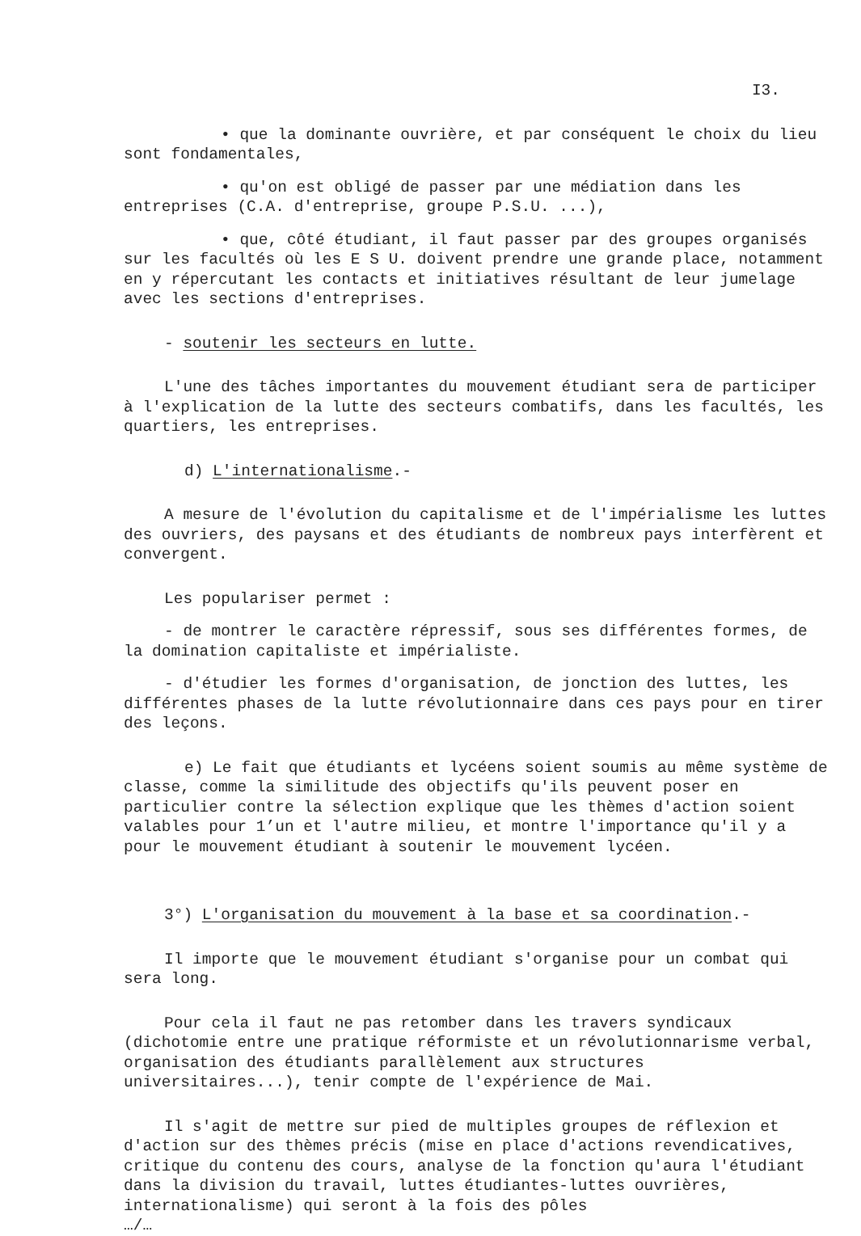I3.
• que la dominante ouvrière, et par conséquent le choix du lieu sont fondamentales,
• qu'on est obligé de passer par une médiation dans les entreprises (C.A. d'entreprise, groupe P.S.U. ...),
• que, côté étudiant, il faut passer par des groupes organisés sur les facultés où les E S U. doivent prendre une grande place, notamment en y répercutant les contacts et initiatives résultant de leur jumelage avec les sections d'entreprises.
- soutenir les secteurs en lutte.
L'une des tâches importantes du mouvement étudiant sera de participer à l'explication de la lutte des secteurs combatifs, dans les facultés, les quartiers, les entreprises.
d) L'internationalisme.-
A mesure de l'évolution du capitalisme et de l'impérialisme les luttes des ouvriers, des paysans et des étudiants de nombreux pays interfèrent et convergent.
Les populariser permet :
- de montrer le caractère répressif, sous ses différentes formes, de la domination capitaliste et impérialiste.
- d'étudier les formes d'organisation, de jonction des luttes, les différentes phases de la lutte révolutionnaire dans ces pays pour en tirer des leçons.
e) Le fait que étudiants et lycéens soient soumis au même système de classe, comme la similitude des objectifs qu'ils peuvent poser en particulier contre la sélection explique que les thèmes d'action soient valables pour 1’un et l'autre milieu, et montre l'importance qu'il y a pour le mouvement étudiant à soutenir le mouvement lycéen.
3°) L'organisation du mouvement à la base et sa coordination.-
Il importe que le mouvement étudiant s'organise pour un combat qui sera long.
Pour cela il faut ne pas retomber dans les travers syndicaux (dichotomie entre une pratique réformiste et un révolutionnarisme verbal, organisation des étudiants parallèlement aux structures universitaires...), tenir compte de l'expérience de Mai.
Il s'agit de mettre sur pied de multiples groupes de réflexion et d'action sur des thèmes précis (mise en place d'actions revendicatives, critique du contenu des cours, analyse de la fonction qu'aura l'étudiant dans la division du travail, luttes étudiantes-luttes ouvrières, internationalisme) qui seront à la fois des pôles
…/…